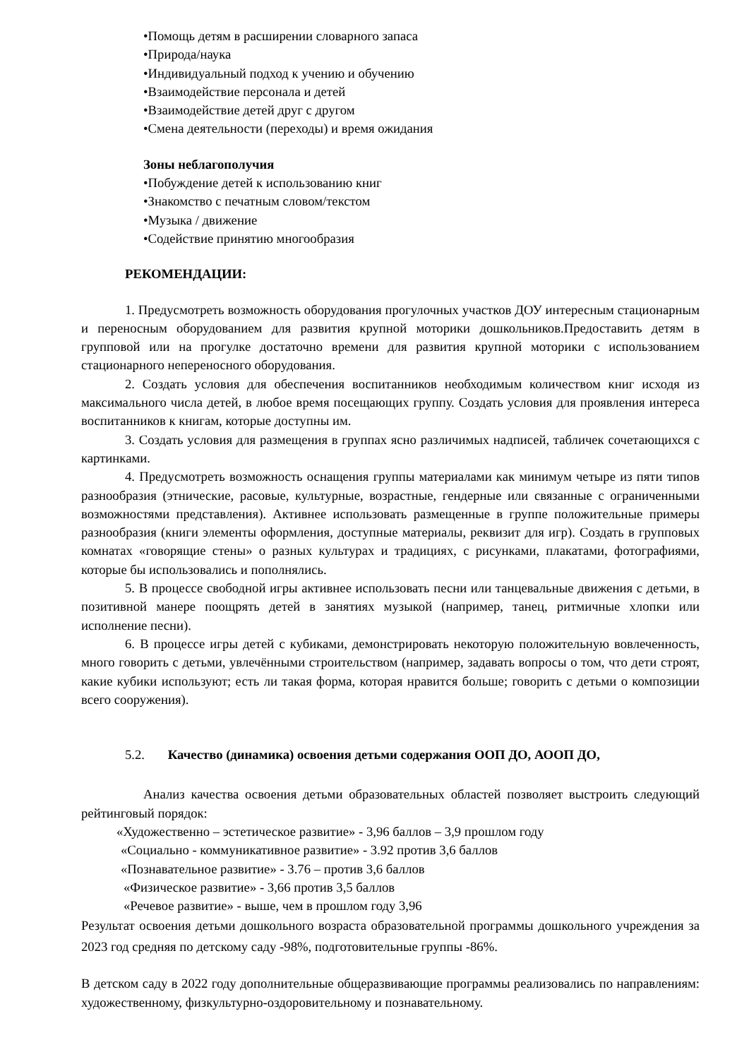•Помощь детям в расширении словарного запаса
•Природа/наука
•Индивидуальный подход к учению и обучению
•Взаимодействие персонала и детей
•Взаимодействие детей друг с другом
•Смена деятельности (переходы) и время ожидания
Зоны неблагополучия
•Побуждение детей к использованию книг
•Знакомство с печатным словом/текстом
•Музыка / движение
•Содействие принятию многообразия
РЕКОМЕНДАЦИИ:
1. Предусмотреть возможность оборудования прогулочных участков ДОУ интересным стационарным и переносным оборудованием для развития крупной моторики дошкольников.Предоставить детям в групповой или на прогулке достаточно времени для развития крупной моторики с использованием стационарного непереносного оборудования.
2. Создать условия для обеспечения воспитанников необходимым количеством книг исходя из максимального числа детей, в любое время посещающих группу. Создать условия для проявления интереса воспитанников к книгам, которые доступны им.
3. Создать условия для размещения в группах ясно различимых надписей, табличек сочетающихся с картинками.
4. Предусмотреть возможность оснащения группы материалами как минимум четыре из пяти типов разнообразия (этнические, расовые, культурные, возрастные, гендерные или связанные с ограниченными возможностями представления). Активнее использовать размещенные в группе положительные примеры разнообразия (книги элементы оформления, доступные материалы, реквизит для игр). Создать в групповых комнатах «говорящие стены» о разных культурах и традициях, с рисунками, плакатами, фотографиями, которые бы использовались и пополнялись.
5. В процессе свободной игры активнее использовать песни или танцевальные движения с детьми, в позитивной манере поощрять детей в занятиях музыкой (например, танец, ритмичные хлопки или исполнение песни).
6. В процессе игры детей с кубиками, демонстрировать некоторую положительную вовлеченность, много говорить с детьми, увлечёнными строительством (например, задавать вопросы о том, что дети строят, какие кубики используют; есть ли такая форма, которая нравится больше; говорить с детьми о композиции всего сооружения).
5.2. Качество (динамика) освоения детьми содержания ООП ДО, АООП ДО,
Анализ качества освоения детьми образовательных областей позволяет выстроить следующий рейтинговый порядок:
«Художественно – эстетическое развитие» - 3,96 баллов – 3,9 прошлом году
«Социально - коммуникативное развитие» - 3.92 против 3,6 баллов
«Познавательное развитие» - 3.76 – против 3,6 баллов
«Физическое развитие» - 3,66 против 3,5 баллов
«Речевое развитие» - выше, чем в прошлом году 3,96
Результат освоения детьми дошкольного возраста образовательной программы дошкольного учреждения за 2023 год средняя по детскому саду -98%, подготовительные группы -86%.
В детском саду в 2022 году дополнительные общеразвивающие программы реализовались по направлениям: художественному, физкультурно-оздоровительному и познавательному.